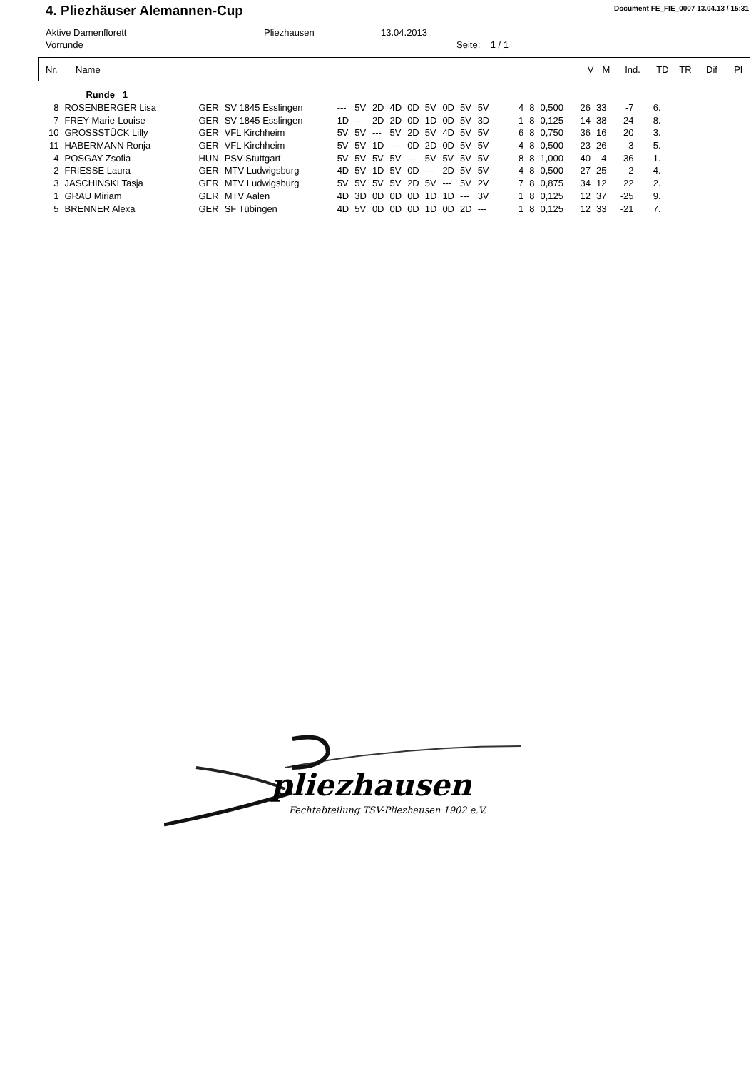4. Pliezhäuser Alemannen-Cup
Document FE_FIE_0007 13.04.13 / 15:31
Aktive Damenflorett Pliezhausen 13.04.2013
Vorrunde Seite: 1 / 1
| Nr. | Name | V | M | Ind. | TD | TR | Dif | Pl |
| --- | --- | --- | --- | --- | --- | --- | --- | --- |
| | Runde 1 | | | | | | | | | | | | | | | | | | |
| 8 | ROSENBERGER Lisa | GER | SV 1845 Esslingen | --- | 5V | 2D | 4D | 0D | 5V | 0D | 5V | 5V | 4 | 8 | 0,500 | 26 | 33 | -7 | 6. |
| 7 | FREY Marie-Louise | GER | SV 1845 Esslingen | 1D | --- | 2D | 2D | 0D | 1D | 0D | 5V | 3D | 1 | 8 | 0,125 | 14 | 38 | -24 | 8. |
| 10 | GROSSSTÜCK Lilly | GER | VFL Kirchheim | 5V | 5V | --- | 5V | 2D | 5V | 4D | 5V | 5V | 6 | 8 | 0,750 | 36 | 16 | 20 | 3. |
| 11 | HABERMANN Ronja | GER | VFL Kirchheim | 5V | 5V | 1D | --- | 0D | 2D | 0D | 5V | 5V | 4 | 8 | 0,500 | 23 | 26 | -3 | 5. |
| 4 | POSGAY Zsofia | HUN | PSV Stuttgart | 5V | 5V | 5V | 5V | --- | 5V | 5V | 5V | 5V | 8 | 8 | 1,000 | 40 | 4 | 36 | 1. |
| 2 | FRIESSE Laura | GER | MTV Ludwigsburg | 4D | 5V | 1D | 5V | 0D | --- | 2D | 5V | 5V | 4 | 8 | 0,500 | 27 | 25 | 2 | 4. |
| 3 | JASCHINSKI Tasja | GER | MTV Ludwigsburg | 5V | 5V | 5V | 5V | 2D | 5V | --- | 5V | 2V | 7 | 8 | 0,875 | 34 | 12 | 22 | 2. |
| 1 | GRAU Miriam | GER | MTV Aalen | 4D | 3D | 0D | 0D | 0D | 1D | 1D | --- | 3V | 1 | 8 | 0,125 | 12 | 37 | -25 | 9. |
| 5 | BRENNER Alexa | GER | SF Tübingen | 4D | 5V | 0D | 0D | 0D | 1D | 0D | 2D | --- | 1 | 8 | 0,125 | 12 | 33 | -21 | 7. |
pliezhausen
Fechtabteilung TSV-Pliezhausen 1902 e.V.